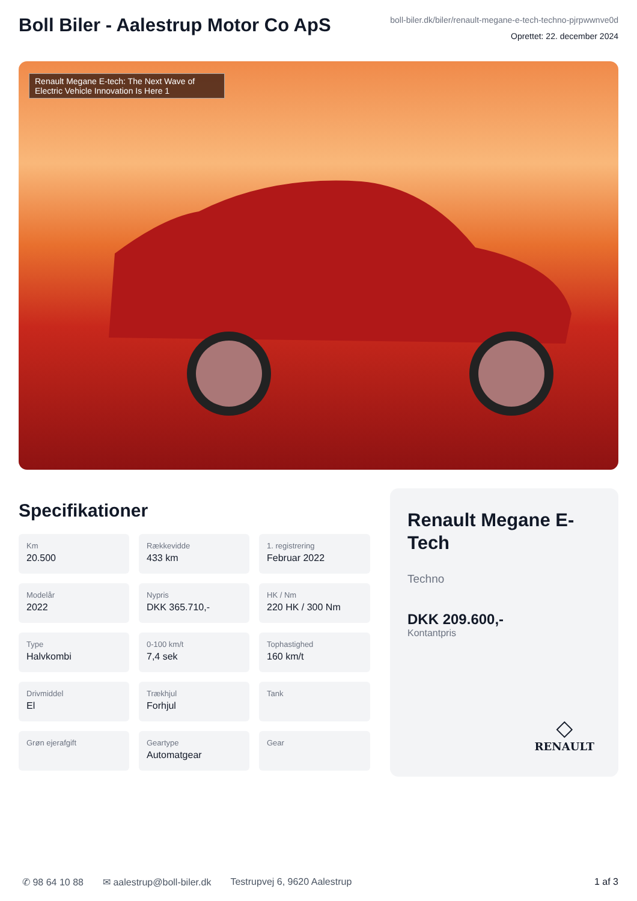Boll Biler - Aalestrup Motor Co ApS
boll-biler.dk/biler/renault-megane-e-tech-techno-pjrpwwnve0d
Oprettet: 22. december 2024
Renault Megane E-tech: The Next Wave of Electric Vehicle Innovation Is Here 1
Specifikationer
Km
20.500
Rækkevidde
433 km
1. registrering
Februar 2022
Modelår
2022
Nypris
DKK 365.710,-
HK / Nm
220 HK / 300 Nm
Type
Halvkombi
0-100 km/t
7,4 sek
Tophastighed
160 km/t
Drivmiddel
El
Trækhjul
Forhjul
Tank
Grøn ejerafgift
Geartype
Automatgear
Gear
Renault Megane E-Tech
Techno
DKK 209.600,-
Kontantpris
◇
RENAULT
✆ 98 64 10 88 ✉ aalestrup@boll-biler.dk Testrupvej 6, 9620 Aalestrup 1 af 3